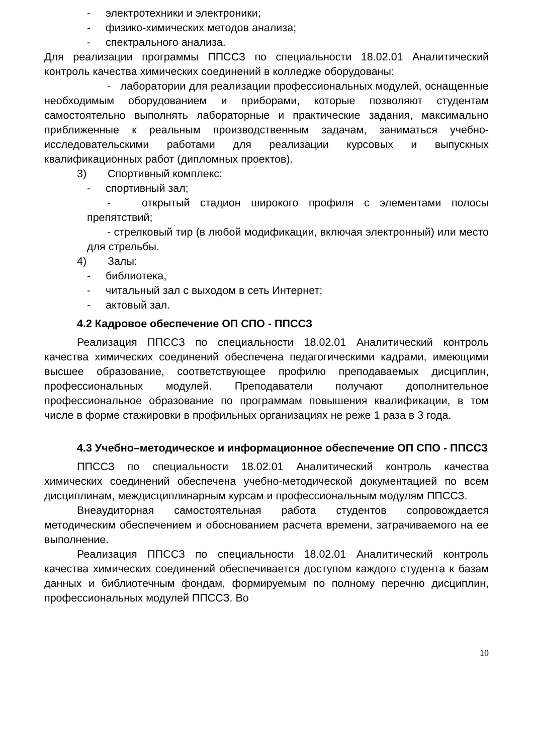- электротехники и электроники;
- физико-химических методов анализа;
- спектрального анализа.
Для реализации программы ППССЗ по специальности 18.02.01 Аналитический контроль качества химических соединений в колледже оборудованы:
- лаборатории для реализации профессиональных модулей, оснащенные необходимым оборудованием и приборами, которые позволяют студентам самостоятельно выполнять лабораторные и практические задания, максимально приближенные к реальным производственным задачам, заниматься учебно-исследовательскими работами для реализации курсовых и выпускных квалификационных работ (дипломных проектов).
3) Спортивный комплекс:
- спортивный зал;
- открытый стадион широкого профиля с элементами полосы препятствий;
- стрелковый тир (в любой модификации, включая электронный) или место для стрельбы.
4) Залы:
- библиотека,
- читальный зал с выходом в сеть Интернет;
- актовый зал.
4.2 Кадровое обеспечение ОП СПО - ППССЗ
Реализация ППССЗ по специальности 18.02.01 Аналитический контроль качества химических соединений обеспечена педагогическими кадрами, имеющими высшее образование, соответствующее профилю преподаваемых дисциплин, профессиональных модулей. Преподаватели получают дополнительное профессиональное образование по программам повышения квалификации, в том числе в форме стажировки в профильных организациях не реже 1 раза в 3 года.
4.3 Учебно–методическое и информационное обеспечение ОП СПО - ППССЗ
ППССЗ по специальности 18.02.01 Аналитический контроль качества химических соединений обеспечена учебно-методической документацией по всем дисциплинам, междисциплинарным курсам и профессиональным модулям ППССЗ.
Внеаудиторная самостоятельная работа студентов сопровождается методическим обеспечением и обоснованием расчета времени, затрачиваемого на ее выполнение.
Реализация ППССЗ по специальности 18.02.01 Аналитический контроль качества химических соединений обеспечивается доступом каждого студента к базам данных и библиотечным фондам, формируемым по полному перечню дисциплин, профессиональных модулей ППССЗ. Во
10